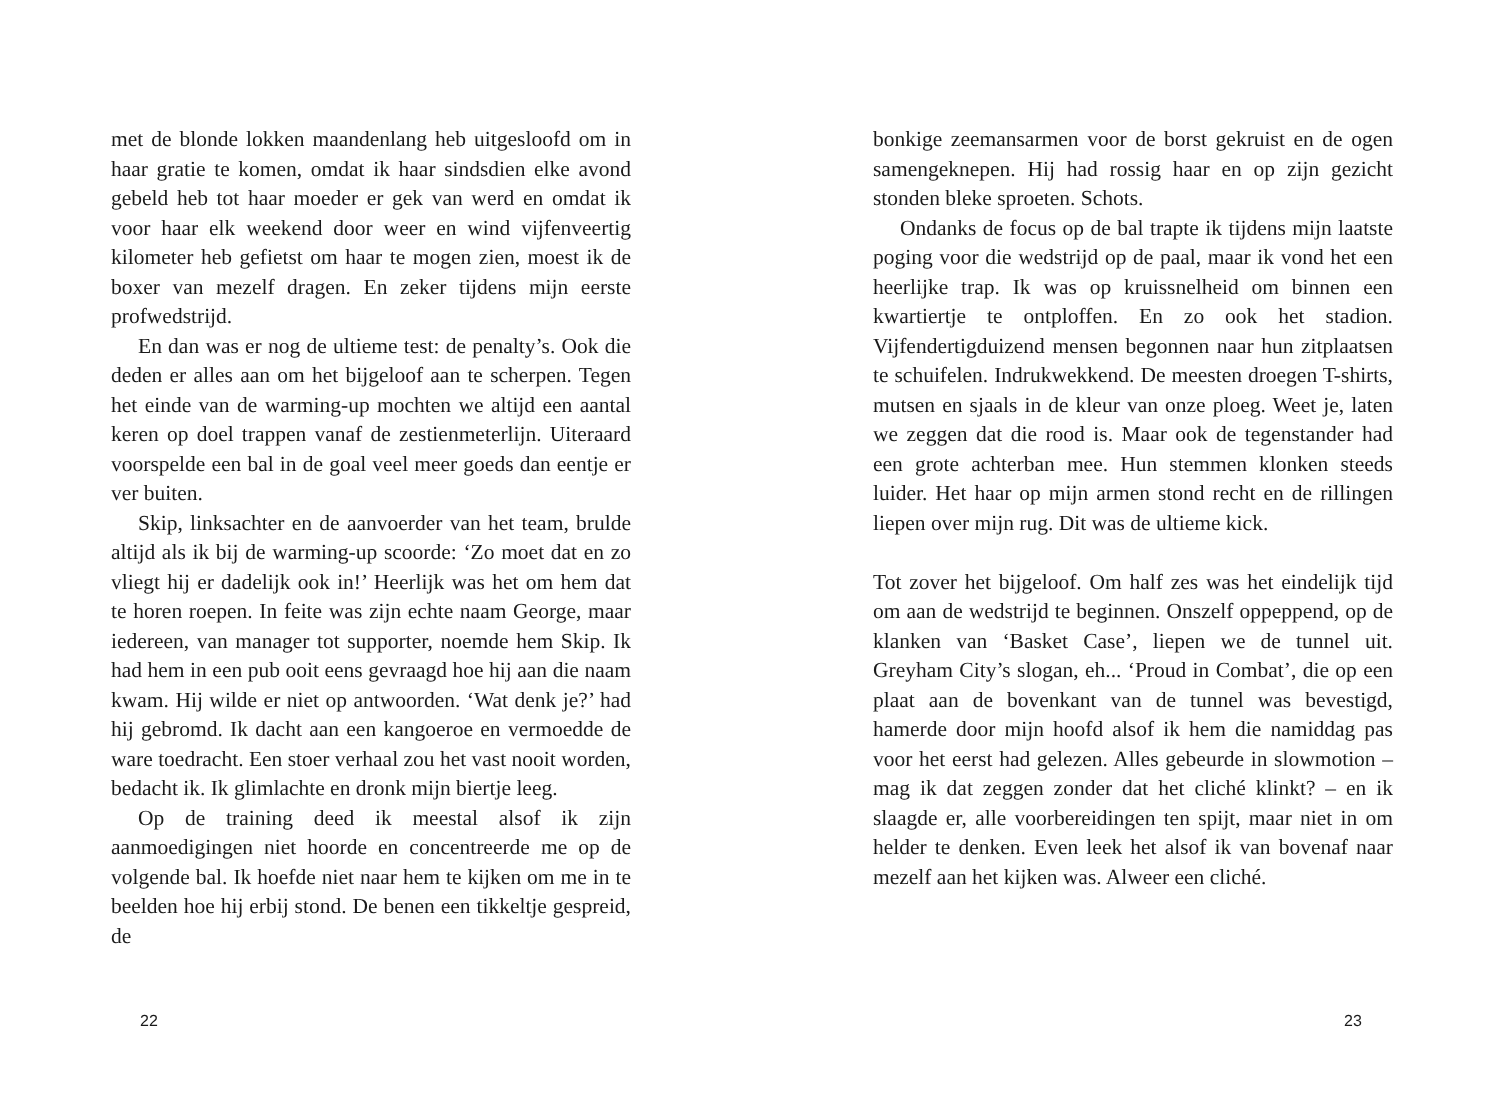met de blonde lokken maandenlang heb uitgesloofd om in haar gratie te komen, omdat ik haar sindsdien elke avond gebeld heb tot haar moeder er gek van werd en omdat ik voor haar elk weekend door weer en wind vijfenveertig kilometer heb gefietst om haar te mogen zien, moest ik de boxer van mezelf dragen. En zeker tijdens mijn eerste profwedstrijd.
En dan was er nog de ultieme test: de penalty’s. Ook die deden er alles aan om het bijgeloof aan te scherpen. Tegen het einde van de warming-up mochten we altijd een aantal keren op doel trappen vanaf de zestienmeterlijn. Uiteraard voorspelde een bal in de goal veel meer goeds dan eentje er ver buiten.
Skip, linksachter en de aanvoerder van het team, brulde altijd als ik bij de warming-up scoorde: ‘Zo moet dat en zo vliegt hij er dadelijk ook in!’ Heerlijk was het om hem dat te horen roepen. In feite was zijn echte naam George, maar iedereen, van manager tot supporter, noemde hem Skip. Ik had hem in een pub ooit eens gevraagd hoe hij aan die naam kwam. Hij wilde er niet op antwoorden. ‘Wat denk je?’ had hij gebromd. Ik dacht aan een kangoeroe en vermoedde de ware toedracht. Een stoer verhaal zou het vast nooit worden, bedacht ik. Ik glimlachte en dronk mijn biertje leeg.
Op de training deed ik meestal alsof ik zijn aanmoedigingen niet hoorde en concentreerde me op de volgende bal. Ik hoefde niet naar hem te kijken om me in te beelden hoe hij erbij stond. De benen een tikkeltje gespreid, de
22
bonkige zeemansarmen voor de borst gekruist en de ogen samengeknepen. Hij had rossig haar en op zijn gezicht stonden bleke sproeten. Schots.
Ondanks de focus op de bal trapte ik tijdens mijn laatste poging voor die wedstrijd op de paal, maar ik vond het een heerlijke trap. Ik was op kruissnelheid om binnen een kwartiertje te ontploffen. En zo ook het stadion. Vijfendertigduizend mensen begonnen naar hun zitplaatsen te schuifelen. Indrukwekkend. De meesten droegen T-shirts, mutsen en sjaals in de kleur van onze ploeg. Weet je, laten we zeggen dat die rood is. Maar ook de tegenstander had een grote achterban mee. Hun stemmen klonken steeds luider. Het haar op mijn armen stond recht en de rillingen liepen over mijn rug. Dit was de ultieme kick.
Tot zover het bijgeloof. Om half zes was het eindelijk tijd om aan de wedstrijd te beginnen. Onszelf oppeppend, op de klanken van ‘Basket Case’, liepen we de tunnel uit. Greyham City’s slogan, eh... ‘Proud in Combat’, die op een plaat aan de bovenkant van de tunnel was bevestigd, hamerde door mijn hoofd alsof ik hem die namiddag pas voor het eerst had gelezen. Alles gebeurde in slowmotion – mag ik dat zeggen zonder dat het cliché klinkt? – en ik slaagde er, alle voorbereidingen ten spijt, maar niet in om helder te denken. Even leek het alsof ik van bovenaf naar mezelf aan het kijken was. Alweer een cliché.
23